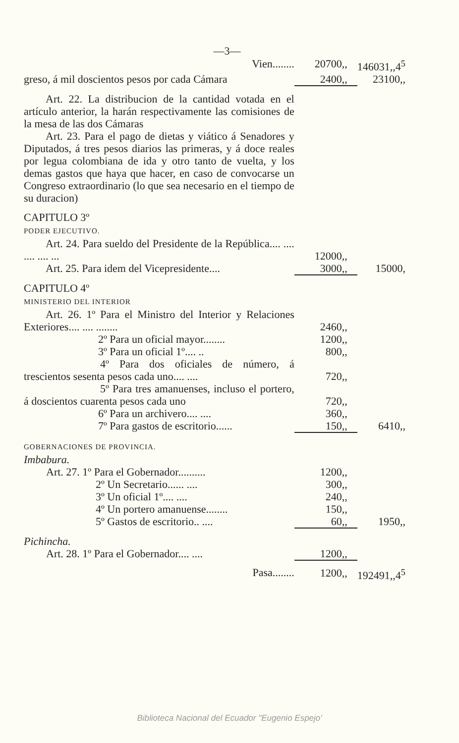—3—
| Vien........ | 20700,, | 146031,,4<sup>5</sup> |
| greso, á mil doscientos pesos por cada Cámara | 2400,, | 23100,, |
| Art. 22. La distribucion de la cantidad votada en el artículo anterior, la harán respectivamente las comisiones de la mesa de las dos Cámaras Art. 23. Para el pago de dietas y viático á Senadores y Diputados, á tres pesos diarios las primeras, y á doce reales por legua colombiana de ida y otro tanto de vuelta, y los demas gastos que haya que hacer, en caso de convocarse un Congreso extraordinario (lo que sea necesario en el tiempo de su duracion) | | |
| CAPITULO 3º PODER EJECUTIVO. | | |
| Art. 24. Para sueldo del Presidente de la República.... .... .... .... ... | 12000,, | |
| Art. 25. Para idem del Vicepresidente.... | 3000,, | 15000, |
| CAPITULO 4º MINISTERIO DEL INTERIOR | | |
| Art. 26. 1º Para el Ministro del Interior y Relaciones Exteriores.... .... ........ | 2460,, | |
| 2º Para un oficial mayor........ | 1200,, | |
| 3º Para un oficial 1º.... .. | 800,, | |
| 4º Para dos oficiales de número, á trescientos sesenta pesos cada uno.... .... | 720,, | |
| 5º Para tres amanuenses, incluso el portero, á doscientos cuarenta pesos cada uno | 720,, | |
| 6º Para un archivero.... .... | 360,, | |
| 7º Para gastos de escritorio...... | 150,, | 6410,, |
| GOBERNACIONES DE PROVINCIA. Imbabura. | | |
| Art. 27. 1º Para el Gobernador.......... | 1200,, | |
| 2º Un Secretario...... .... | 300,, | |
| 3º Un oficial 1º.... .... | 240,, | |
| 4º Un portero amanuense........ | 150,, | |
| 5º Gastos de escritorio.. .... | 60,, | 1950,, |
| Pichincha. | | |
| Art. 28. 1º Para el Gobernador.... .... | 1200,, | |
| Pasa........ | 1200,, | 192491,,4<sup>5</sup> |
Biblioteca Nacional del Ecuador "Eugenio Espejo'